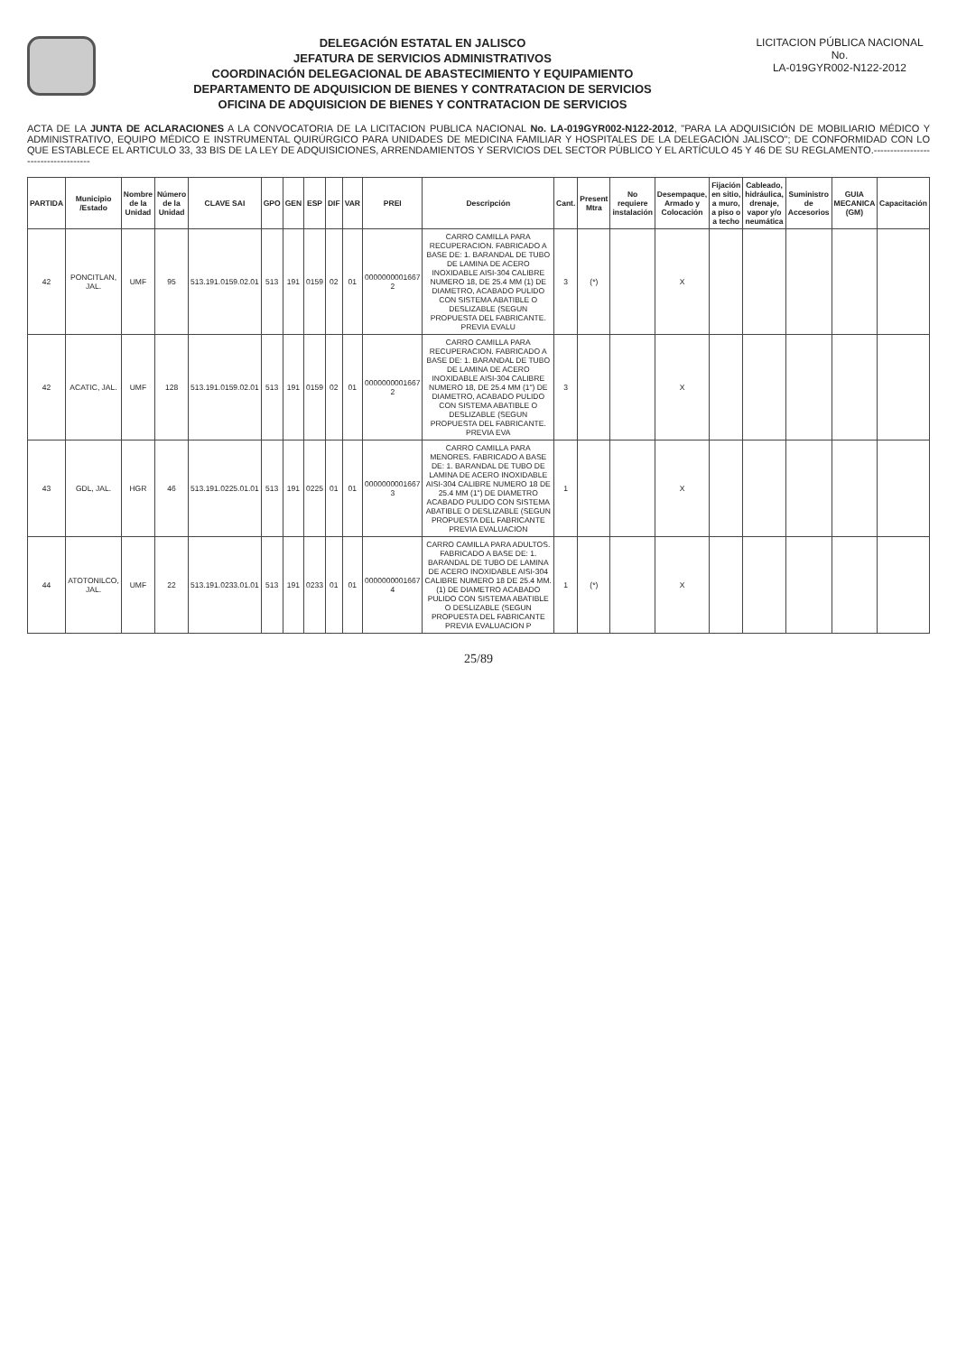DELEGACIÓN ESTATAL EN JALISCO
JEFATURA DE SERVICIOS ADMINISTRATIVOS
COORDINACIÓN DELEGACIONAL DE ABASTECIMIENTO Y EQUIPAMIENTO
DEPARTAMENTO DE ADQUISICION DE BIENES Y CONTRATACION DE SERVICIOS
OFICINA DE ADQUISICION DE BIENES Y CONTRATACION DE SERVICIOS
LICITACION PÚBLICA NACIONAL
No.
LA-019GYR002-N122-2012
ACTA DE LA JUNTA DE ACLARACIONES A LA CONVOCATORIA DE LA LICITACION PUBLICA NACIONAL No. LA-019GYR002-N122-2012, "PARA LA ADQUISICIÓN DE MOBILIARIO MÉDICO Y ADMINISTRATIVO, EQUIPO MÉDICO E INSTRUMENTAL QUIRÚRGICO PARA UNIDADES DE MEDICINA FAMILIAR Y HOSPITALES DE LA DELEGACIÓN JALISCO"; DE CONFORMIDAD CON LO QUE ESTABLECE EL ARTICULO 33, 33 BIS DE LA LEY DE ADQUISICIONES, ARRENDAMIENTOS Y SERVICIOS DEL SECTOR PÚBLICO Y EL ARTÍCULO 45 Y 46 DE SU REGLAMENTO.------------------------------------
| PARTIDA | Municipio /Estado | Nombre de la Unidad | Número de la Unidad | CLAVE SAI | GPO | GEN | ESP | DIF | VAR | PREI | Descripción | Cant. | Present Mtra | No requiere instalación | Desempaque, Armado y Colocación | Fijación en sitio, a muro, a piso o a techo | Cableado, hidráulica, drenaje, vapor y/o neumática | Suministro de Accesorios | GUIA MECANICA (GM) | Capacitación |
| --- | --- | --- | --- | --- | --- | --- | --- | --- | --- | --- | --- | --- | --- | --- | --- | --- | --- | --- | --- | --- |
| 42 | PONCITLAN, JAL. | UMF | 95 | 513.191.0159.02.01 | 513 | 191 | 0159 | 02 | 01 | 0000000001667 2 | CARRO CAMILLA PARA RECUPERACION. FABRICADO A BASE DE: 1. BARANDAL DE TUBO DE LAMINA DE ACERO INOXIDABLE AISI-304 CALIBRE NUMERO 18, DE 25.4 MM (1) DE DIAMETRO, ACABADO PULIDO CON SISTEMA ABATIBLE O DESLIZABLE (SEGUN PROPUESTA DEL FABRICANTE. PREVIA EVALU | 3 | (*) | | X | | | | | |
| 42 | ACATIC, JAL. | UMF | 128 | 513.191.0159.02.01 | 513 | 191 | 0159 | 02 | 01 | 0000000001667 2 | CARRO CAMILLA PARA RECUPERACION. FABRICADO A BASE DE: 1. BARANDAL DE TUBO DE LAMINA DE ACERO INOXIDABLE AISI-304 CALIBRE NUMERO 18, DE 25.4 MM (1") DE DIAMETRO, ACABADO PULIDO CON SISTEMA ABATIBLE O DESLIZABLE (SEGUN PROPUESTA DEL FABRICANTE. PREVIA EVA | 3 | | | X | | | | | |
| 43 | GDL, JAL. | HGR | 46 | 513.191.0225.01.01 | 513 | 191 | 0225 | 01 | 01 | 0000000001667 3 | CARRO CAMILLA PARA MENORES. FABRICADO A BASE DE: 1. BARANDAL DE TUBO DE LAMINA DE ACERO INOXIDABLE AISI-304 CALIBRE NUMERO 18 DE 25.4 MM (1") DE DIAMETRO ACABADO PULIDO CON SISTEMA ABATIBLE O DESLIZABLE (SEGUN PROPUESTA DEL FABRICANTE PREVIA EVALUACION | 1 | | | X | | | | | |
| 44 | ATOTONILCO, JAL. | UMF | 22 | 513.191.0233.01.01 | 513 | 191 | 0233 | 01 | 01 | 0000000001667 4 | CARRO CAMILLA PARA ADULTOS. FABRICADO A BASE DE: 1. BARANDAL DE TUBO DE LAMINA DE ACERO INOXIDABLE AISI-304 CALIBRE NUMERO 18 DE 25.4 MM. (1) DE DIAMETRO ACABADO PULIDO CON SISTEMA ABATIBLE O DESLIZABLE (SEGUN PROPUESTA DEL FABRICANTE PREVIA EVALUACION P | 1 | (*) | | X | | | | | |
25/89